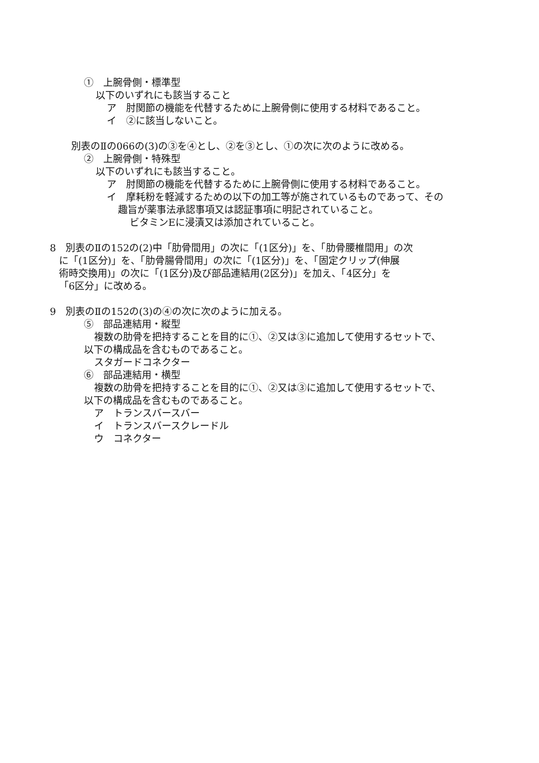①　上腕骨側・標準型
以下のいずれにも該当すること
ア　肘関節の機能を代替するために上腕骨側に使用する材料であること。
イ　②に該当しないこと。
別表のⅡの066の(3)の③を④とし、②を③とし、①の次に次のように改める。
②　上腕骨側・特殊型
以下のいずれにも該当すること。
ア　肘関節の機能を代替するために上腕骨側に使用する材料であること。
イ　摩耗粉を軽減するための以下の加工等が施されているものであって、その
趣旨が薬事法承認事項又は認証事項に明記されていること。
ビタミンEに浸漬又は添加されていること。
8　別表のⅡの152の(2)中「肋骨間用」の次に「(1区分)」を、「肋骨腰椎間用」の次
に「(1区分)」を、「肋骨腸骨間用」の次に「(1区分)」を、「固定クリップ(伸展
術時交換用)」の次に「(1区分)及び部品連結用(2区分)」を加え、「4区分」を
「6区分」に改める。
9　別表のⅡの152の(3)の④の次に次のように加える。
⑤　部品連結用・縦型
複数の肋骨を把持することを目的に①、②又は③に追加して使用するセットで、
以下の構成品を含むものであること。
スタガードコネクター
⑥　部品連結用・横型
複数の肋骨を把持することを目的に①、②又は③に追加して使用するセットで、
以下の構成品を含むものであること。
ア　トランスバースバー
イ　トランスバースクレードル
ウ　コネクター